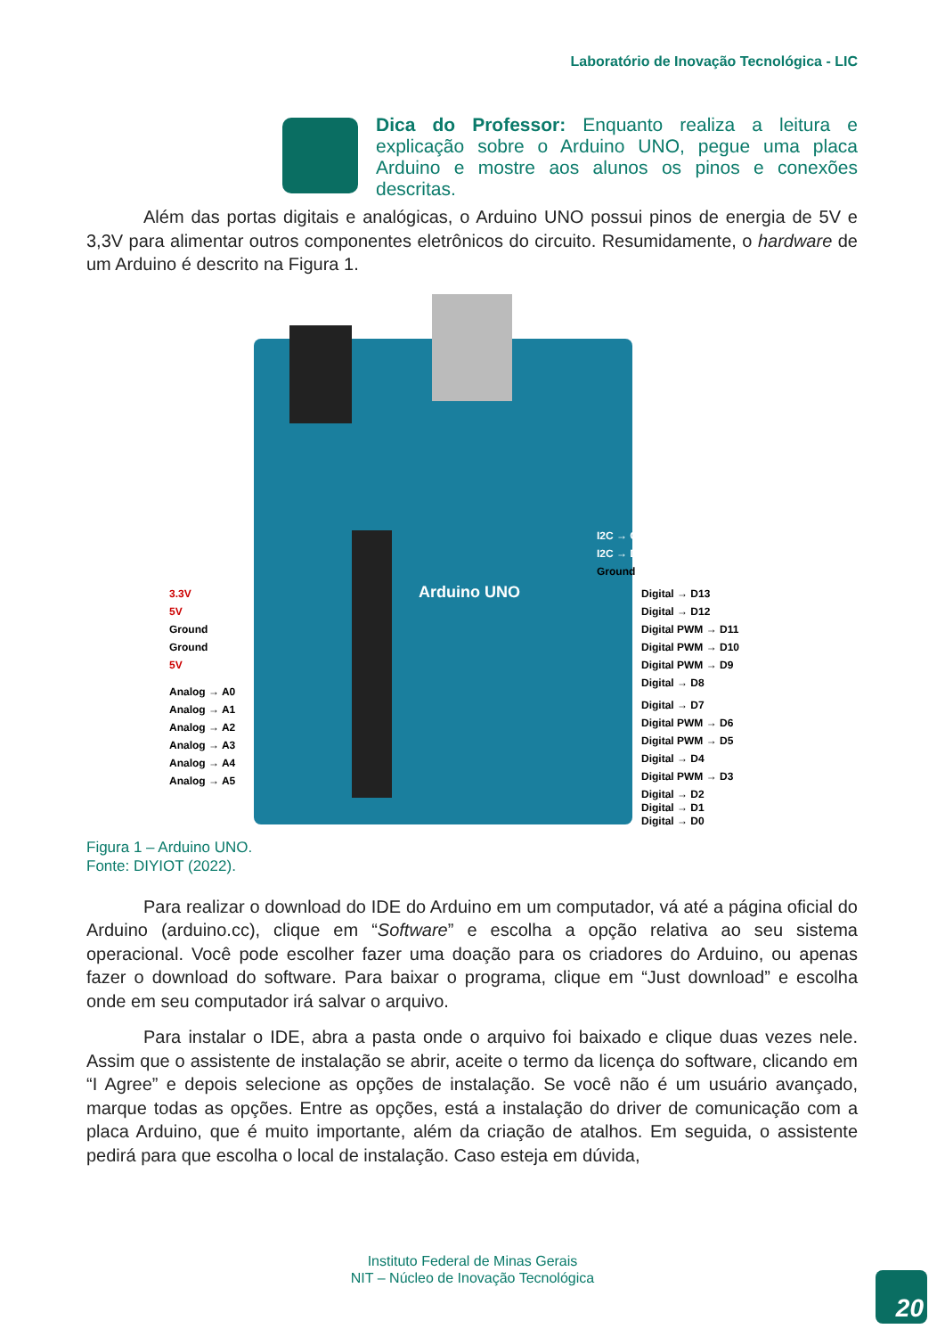Laboratório de Inovação Tecnológica - LIC
Dica do Professor: Enquanto realiza a leitura e explicação sobre o Arduino UNO, pegue uma placa Arduino e mostre aos alunos os pinos e conexões descritas.
Além das portas digitais e analógicas, o Arduino UNO possui pinos de energia de 5V e 3,3V para alimentar outros componentes eletrônicos do circuito. Resumidamente, o hardware de um Arduino é descrito na Figura 1.
I2C → Clock
I2C → Data
Ground
3.3V
5V
Ground
Ground
5V
Analog → A0
Analog → A1
Analog → A2
Analog → A3
Analog → A4
Analog → A5
Digital → D13
Digital → D12
Digital PWM → D11
Digital PWM → D10
Digital PWM → D9
Digital → D8
Digital → D7
Digital PWM → D6
Digital PWM → D5
Digital → D4
Digital PWM → D3
Digital → D2
Digital → D1
Digital → D0
Arduino UNO
Figura 1 – Arduino UNO.
Fonte: DIYIOT (2022).
Para realizar o download do IDE do Arduino em um computador, vá até a página oficial do Arduino (arduino.cc), clique em “Software” e escolha a opção relativa ao seu sistema operacional. Você pode escolher fazer uma doação para os criadores do Arduino, ou apenas fazer o download do software. Para baixar o programa, clique em “Just download” e escolha onde em seu computador irá salvar o arquivo.
Para instalar o IDE, abra a pasta onde o arquivo foi baixado e clique duas vezes nele. Assim que o assistente de instalação se abrir, aceite o termo da licença do software, clicando em “I Agree” e depois selecione as opções de instalação. Se você não é um usuário avançado, marque todas as opções. Entre as opções, está a instalação do driver de comunicação com a placa Arduino, que é muito importante, além da criação de atalhos. Em seguida, o assistente pedirá para que escolha o local de instalação. Caso esteja em dúvida,
Instituto Federal de Minas Gerais
NIT – Núcleo de Inovação Tecnológica
20